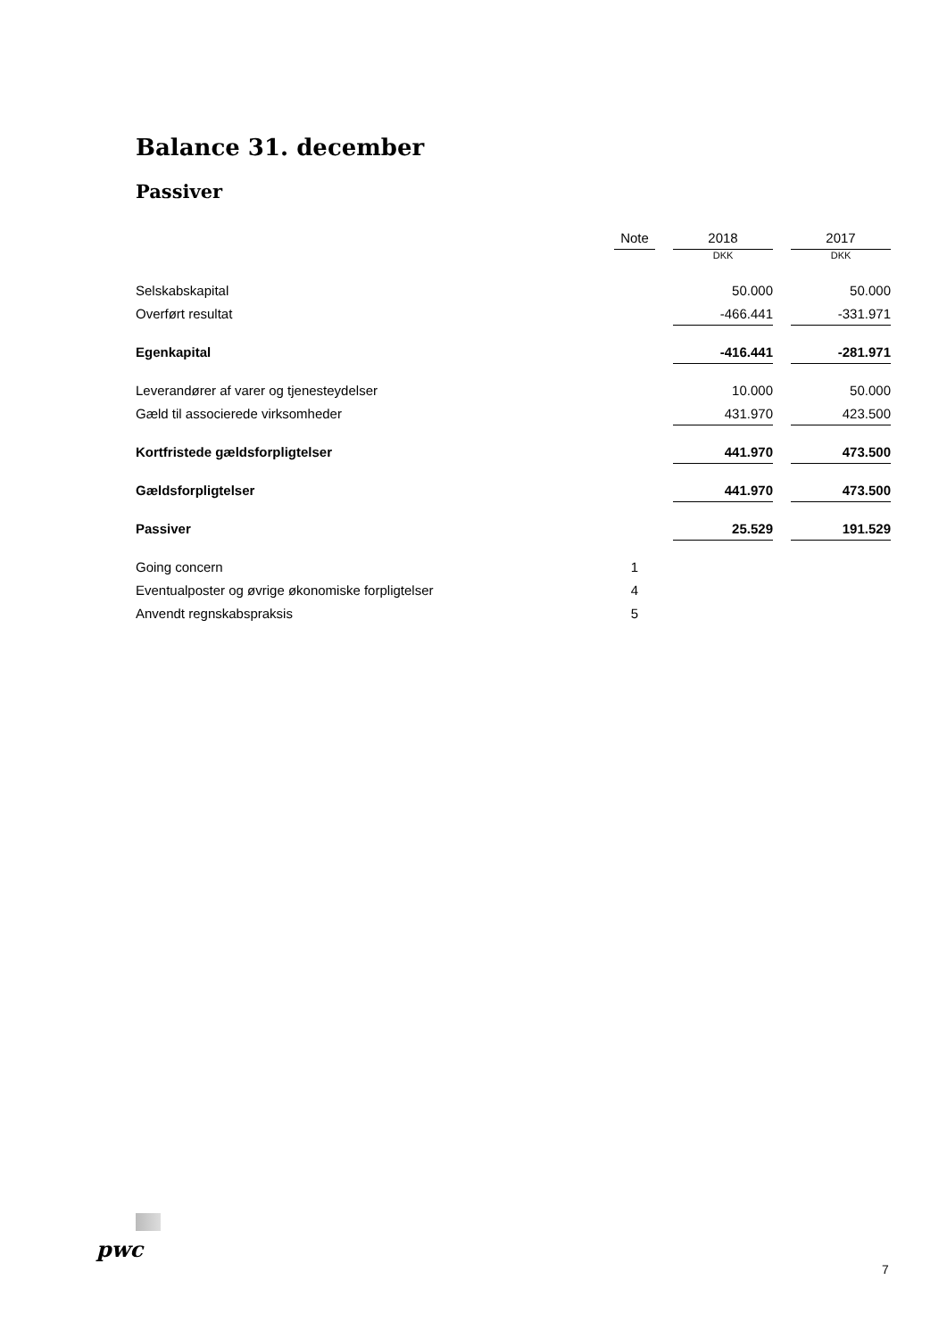Balance 31. december
Passiver
| | Note | | 2018 | | 2017 |
| | | | DKK | | DKK |
| Selskabskapital | | | 50.000 | | 50.000 |
| Overført resultat | | | -466.441 | | -331.971 |
| Egenkapital | | | -416.441 | | -281.971 |
| Leverandører af varer og tjenesteydelser | | | 10.000 | | 50.000 |
| Gæld til associerede virksomheder | | | 431.970 | | 423.500 |
| Kortfristede gældsforpligtelser | | | 441.970 | | 473.500 |
| Gældsforpligtelser | | | 441.970 | | 473.500 |
| Passiver | | | 25.529 | | 191.529 |
| Going concern | 1 | | | | |
| Eventualposter og øvrige økonomiske forpligtelser | 4 | | | | |
| Anvendt regnskabspraksis | 5 | | | | |
pwc
7